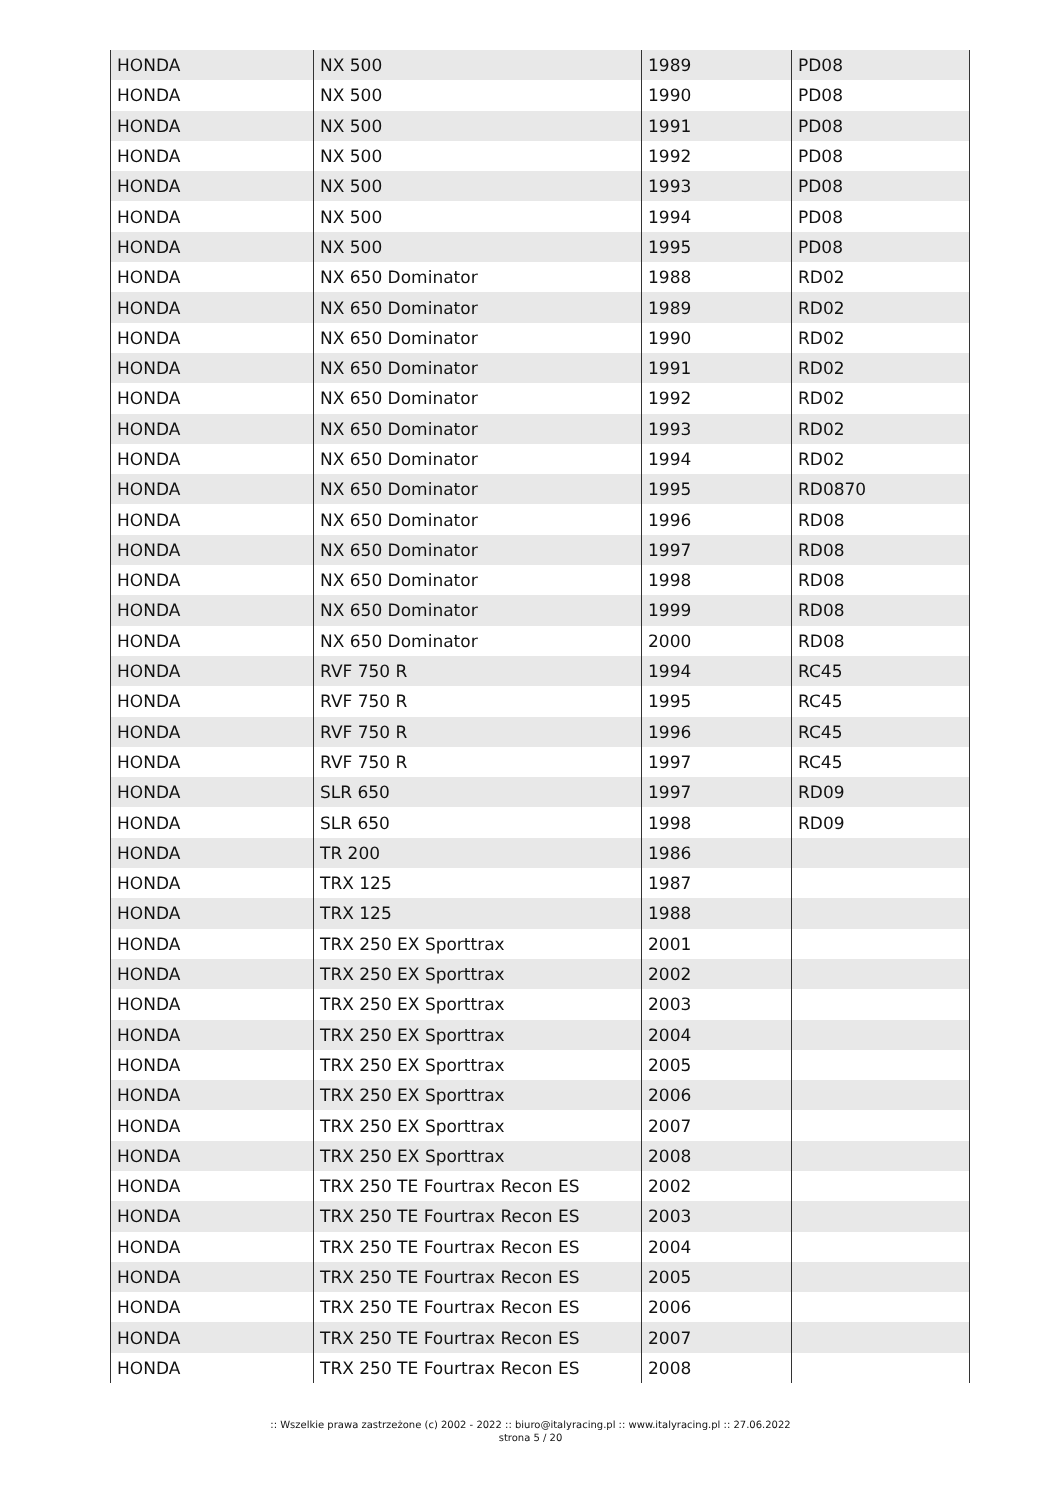| HONDA | NX 500 | 1989 | PD08 |
| HONDA | NX 500 | 1990 | PD08 |
| HONDA | NX 500 | 1991 | PD08 |
| HONDA | NX 500 | 1992 | PD08 |
| HONDA | NX 500 | 1993 | PD08 |
| HONDA | NX 500 | 1994 | PD08 |
| HONDA | NX 500 | 1995 | PD08 |
| HONDA | NX 650 Dominator | 1988 | RD02 |
| HONDA | NX 650 Dominator | 1989 | RD02 |
| HONDA | NX 650 Dominator | 1990 | RD02 |
| HONDA | NX 650 Dominator | 1991 | RD02 |
| HONDA | NX 650 Dominator | 1992 | RD02 |
| HONDA | NX 650 Dominator | 1993 | RD02 |
| HONDA | NX 650 Dominator | 1994 | RD02 |
| HONDA | NX 650 Dominator | 1995 | RD0870 |
| HONDA | NX 650 Dominator | 1996 | RD08 |
| HONDA | NX 650 Dominator | 1997 | RD08 |
| HONDA | NX 650 Dominator | 1998 | RD08 |
| HONDA | NX 650 Dominator | 1999 | RD08 |
| HONDA | NX 650 Dominator | 2000 | RD08 |
| HONDA | RVF 750 R | 1994 | RC45 |
| HONDA | RVF 750 R | 1995 | RC45 |
| HONDA | RVF 750 R | 1996 | RC45 |
| HONDA | RVF 750 R | 1997 | RC45 |
| HONDA | SLR 650 | 1997 | RD09 |
| HONDA | SLR 650 | 1998 | RD09 |
| HONDA | TR 200 | 1986 | |
| HONDA | TRX 125 | 1987 | |
| HONDA | TRX 125 | 1988 | |
| HONDA | TRX 250 EX Sporttrax | 2001 | |
| HONDA | TRX 250 EX Sporttrax | 2002 | |
| HONDA | TRX 250 EX Sporttrax | 2003 | |
| HONDA | TRX 250 EX Sporttrax | 2004 | |
| HONDA | TRX 250 EX Sporttrax | 2005 | |
| HONDA | TRX 250 EX Sporttrax | 2006 | |
| HONDA | TRX 250 EX Sporttrax | 2007 | |
| HONDA | TRX 250 EX Sporttrax | 2008 | |
| HONDA | TRX 250 TE Fourtrax Recon ES | 2002 | |
| HONDA | TRX 250 TE Fourtrax Recon ES | 2003 | |
| HONDA | TRX 250 TE Fourtrax Recon ES | 2004 | |
| HONDA | TRX 250 TE Fourtrax Recon ES | 2005 | |
| HONDA | TRX 250 TE Fourtrax Recon ES | 2006 | |
| HONDA | TRX 250 TE Fourtrax Recon ES | 2007 | |
| HONDA | TRX 250 TE Fourtrax Recon ES | 2008 | |
:: Wszelkie prawa zastrzeżone (c) 2002 - 2022 :: biuro@italyracing.pl :: www.italyracing.pl :: 27.06.2022
strona 5 / 20